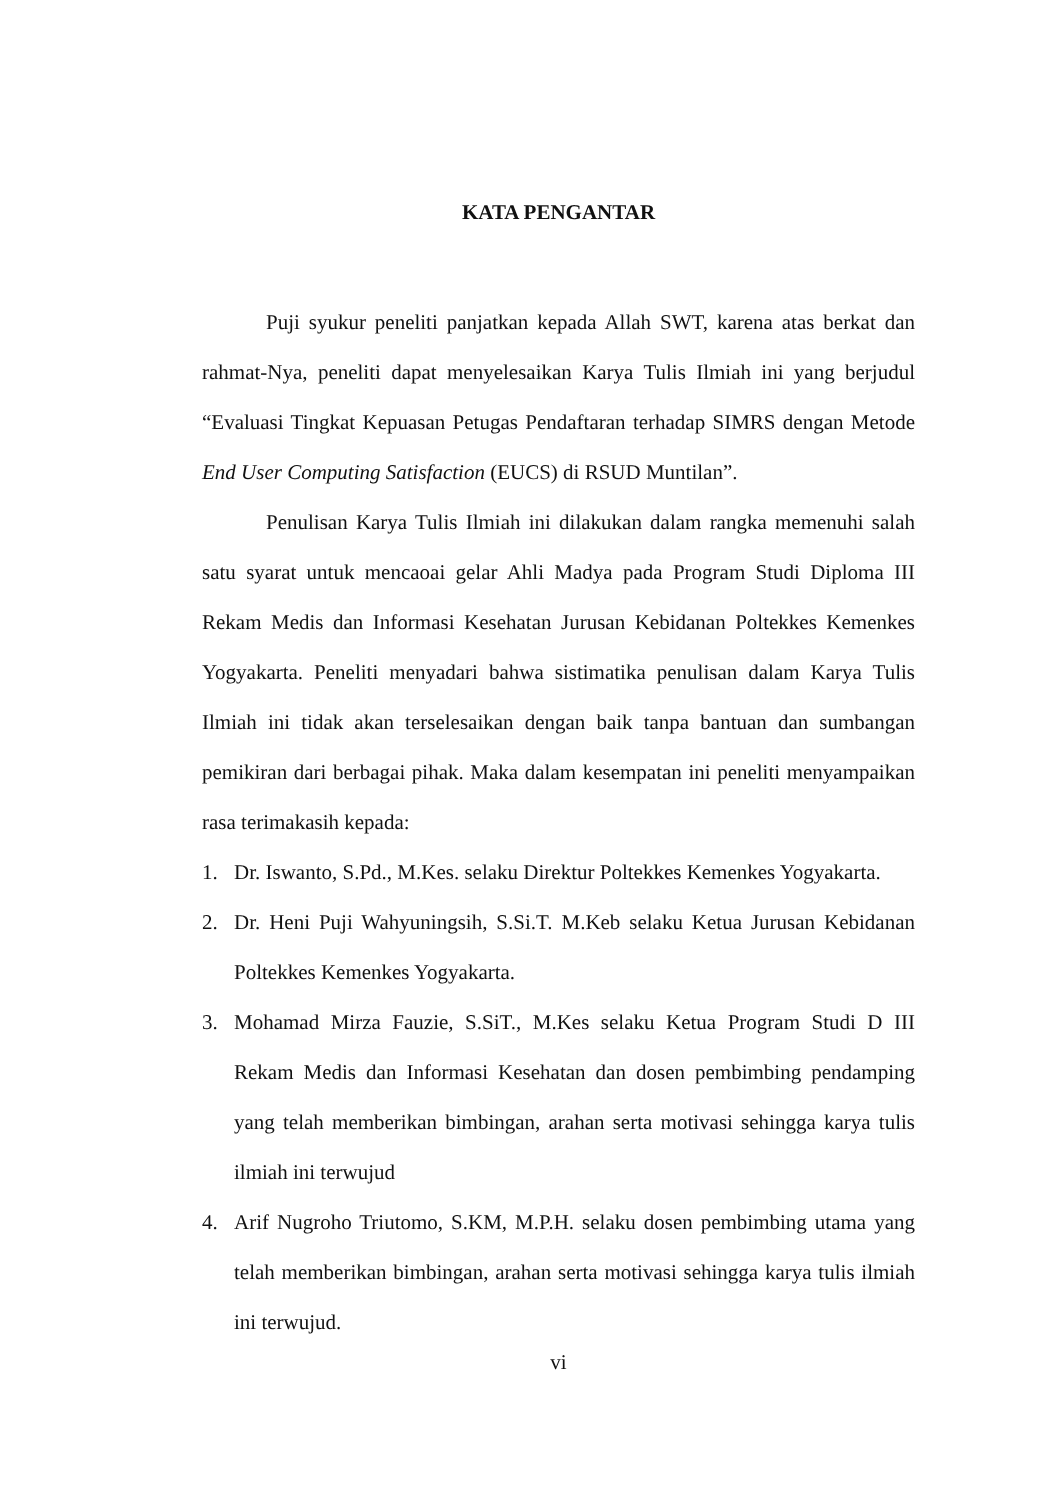KATA PENGANTAR
Puji syukur peneliti panjatkan kepada Allah SWT, karena atas berkat dan rahmat-Nya, peneliti dapat menyelesaikan Karya Tulis Ilmiah ini yang berjudul “Evaluasi Tingkat Kepuasan Petugas Pendaftaran terhadap SIMRS dengan Metode End User Computing Satisfaction (EUCS) di RSUD Muntilan”.
Penulisan Karya Tulis Ilmiah ini dilakukan dalam rangka memenuhi salah satu syarat untuk mencaoai gelar Ahli Madya pada Program Studi Diploma III Rekam Medis dan Informasi Kesehatan Jurusan Kebidanan Poltekkes Kemenkes Yogyakarta. Peneliti menyadari bahwa sistimatika penulisan dalam Karya Tulis Ilmiah ini tidak akan terselesaikan dengan baik tanpa bantuan dan sumbangan pemikiran dari berbagai pihak. Maka dalam kesempatan ini peneliti menyampaikan rasa terimakasih kepada:
1. Dr. Iswanto, S.Pd., M.Kes. selaku Direktur Poltekkes Kemenkes Yogyakarta.
2. Dr. Heni Puji Wahyuningsih, S.Si.T. M.Keb selaku Ketua Jurusan Kebidanan Poltekkes Kemenkes Yogyakarta.
3. Mohamad Mirza Fauzie, S.SiT., M.Kes selaku Ketua Program Studi D III Rekam Medis dan Informasi Kesehatan dan dosen pembimbing pendamping yang telah memberikan bimbingan, arahan serta motivasi sehingga karya tulis ilmiah ini terwujud
4. Arif Nugroho Triutomo, S.KM, M.P.H. selaku dosen pembimbing utama yang telah memberikan bimbingan, arahan serta motivasi sehingga karya tulis ilmiah ini terwujud.
vi